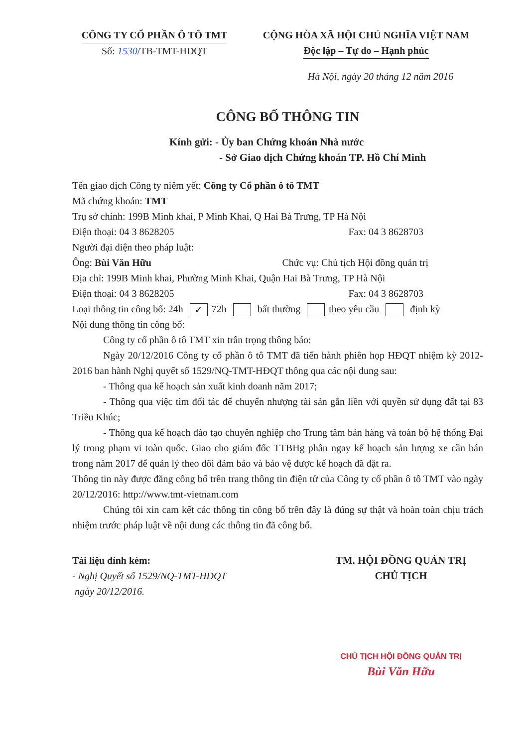CÔNG TY CỔ PHẦN Ô TÔ TMT
Số: 1530/TB-TMT-HĐQT
CỘNG HÒA XÃ HỘI CHỦ NGHĨA VIỆT NAM
Độc lập – Tự do – Hạnh phúc
Hà Nội, ngày 20 tháng 12 năm 2016
CÔNG BỐ THÔNG TIN
Kính gửi: - Ủy ban Chứng khoán Nhà nước
- Sở Giao dịch Chứng khoán TP. Hồ Chí Minh
Tên giao dịch Công ty niêm yết: Công ty Cổ phần ô tô TMT
Mã chứng khoán: TMT
Trụ sở chính: 199B Minh khai, P Minh Khai, Q Hai Bà Trưng, TP Hà Nội
Điện thoại: 04 3 8628205 Fax: 04 3 8628703
Người đại diện theo pháp luật:
Ông: Bùi Văn Hữu Chức vụ: Chủ tịch Hội đồng quản trị
Địa chỉ: 199B Minh khai, Phường Minh Khai, Quận Hai Bà Trưng, TP Hà Nội
Điện thoại: 04 3 8628205 Fax: 04 3 8628703
Loại thông tin công bố: 24h ✓ 72h bất thường theo yêu cầu định kỳ
Nội dung thông tin công bố:
Công ty cổ phần ô tô TMT xin trân trọng thông báo:
Ngày 20/12/2016 Công ty cổ phần ô tô TMT đã tiến hành phiên họp HĐQT nhiệm kỳ 2012-2016 ban hành Nghị quyết số 1529/NQ-TMT-HĐQT thông qua các nội dung sau:
- Thông qua kế hoạch sản xuất kinh doanh năm 2017;
- Thông qua việc tìm đối tác để chuyển nhượng tài sản gắn liền với quyền sử dụng đất tại 83 Triều Khúc;
- Thông qua kế hoạch đào tạo chuyên nghiệp cho Trung tâm bán hàng và toàn bộ hệ thống Đại lý trong phạm vi toàn quốc. Giao cho giám đốc TTBHg phân ngay kế hoạch sản lượng xe cần bán trong năm 2017 để quản lý theo dõi đảm bảo và bảo vệ được kế hoạch đã đặt ra.
Thông tin này được đăng công bố trên trang thông tin điện tử của Công ty cổ phần ô tô TMT vào ngày 20/12/2016: http://www.tmt-vietnam.com
Chúng tôi xin cam kết các thông tin công bố trên đây là đúng sự thật và hoàn toàn chịu trách nhiệm trước pháp luật về nội dung các thông tin đã công bố.
Tài liệu đính kèm:
- Nghị Quyết số 1529/NQ-TMT-HĐQT
ngày 20/12/2016.
TM. HỘI ĐỒNG QUẢN TRỊ
CHỦ TỊCH
CHỦ TỊCH HỘI ĐỒNG QUẢN TRỊ
Bùi Văn Hữu